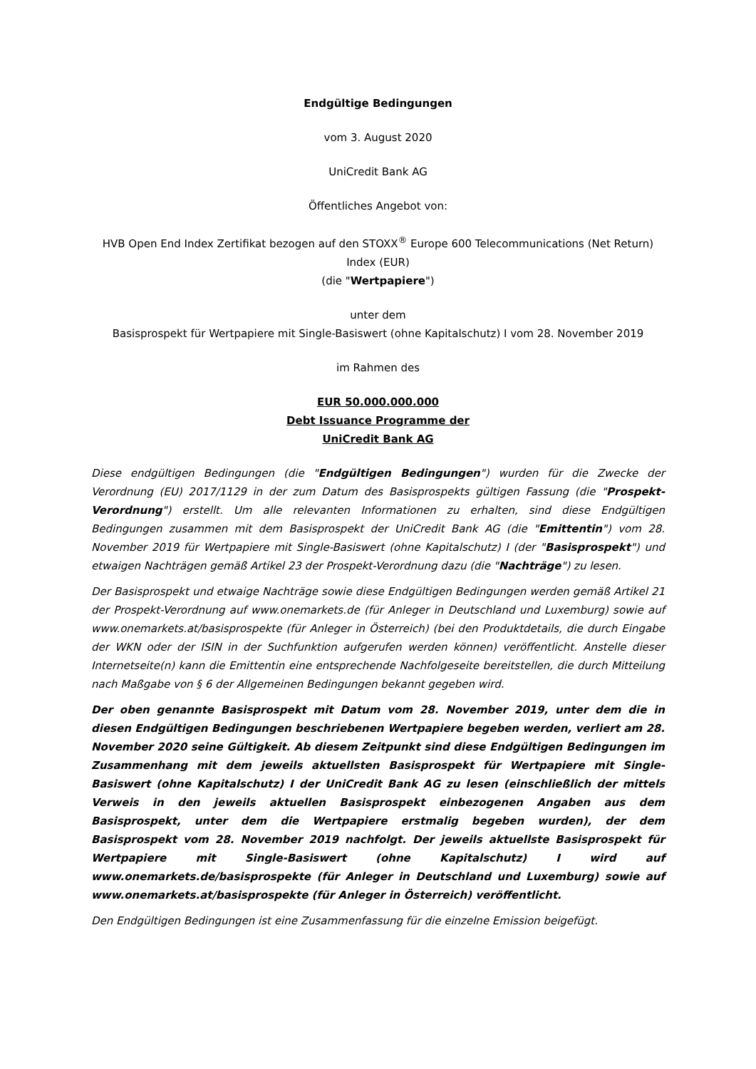Endgültige Bedingungen
vom 3. August 2020
UniCredit Bank AG
Öffentliches Angebot von:
HVB Open End Index Zertifikat bezogen auf den STOXX<sup>®</sup> Europe 600 Telecommunications (Net Return) Index (EUR)
(die "Wertpapiere")
unter dem
Basisprospekt für Wertpapiere mit Single-Basiswert (ohne Kapitalschutz) I vom 28. November 2019
im Rahmen des
EUR 50.000.000.000
Debt Issuance Programme der
UniCredit Bank AG
Diese endgültigen Bedingungen (die "Endgültigen Bedingungen") wurden für die Zwecke der Verordnung (EU) 2017/1129 in der zum Datum des Basisprospekts gültigen Fassung (die "Prospekt-Verordnung") erstellt. Um alle relevanten Informationen zu erhalten, sind diese Endgültigen Bedingungen zusammen mit dem Basisprospekt der UniCredit Bank AG (die "Emittentin") vom 28. November 2019 für Wertpapiere mit Single-Basiswert (ohne Kapitalschutz) I (der "Basisprospekt") und etwaigen Nachträgen gemäß Artikel 23 der Prospekt-Verordnung dazu (die "Nachträge") zu lesen.
Der Basisprospekt und etwaige Nachträge sowie diese Endgültigen Bedingungen werden gemäß Artikel 21 der Prospekt-Verordnung auf www.onemarkets.de (für Anleger in Deutschland und Luxemburg) sowie auf www.onemarkets.at/basisprospekte (für Anleger in Österreich) (bei den Produktdetails, die durch Eingabe der WKN oder der ISIN in der Suchfunktion aufgerufen werden können) veröffentlicht. Anstelle dieser Internetseite(n) kann die Emittentin eine entsprechende Nachfolgeseite bereitstellen, die durch Mitteilung nach Maßgabe von § 6 der Allgemeinen Bedingungen bekannt gegeben wird.
Der oben genannte Basisprospekt mit Datum vom 28. November 2019, unter dem die in diesen Endgültigen Bedingungen beschriebenen Wertpapiere begeben werden, verliert am 28. November 2020 seine Gültigkeit. Ab diesem Zeitpunkt sind diese Endgültigen Bedingungen im Zusammenhang mit dem jeweils aktuellsten Basisprospekt für Wertpapiere mit Single-Basiswert (ohne Kapitalschutz) I der UniCredit Bank AG zu lesen (einschließlich der mittels Verweis in den jeweils aktuellen Basisprospekt einbezogenen Angaben aus dem Basisprospekt, unter dem die Wertpapiere erstmalig begeben wurden), der dem Basisprospekt vom 28. November 2019 nachfolgt. Der jeweils aktuellste Basisprospekt für Wertpapiere mit Single-Basiswert (ohne Kapitalschutz) I wird auf www.onemarkets.de/basisprospekte (für Anleger in Deutschland und Luxemburg) sowie auf www.onemarkets.at/basisprospekte (für Anleger in Österreich) veröffentlicht.
Den Endgültigen Bedingungen ist eine Zusammenfassung für die einzelne Emission beigefügt.